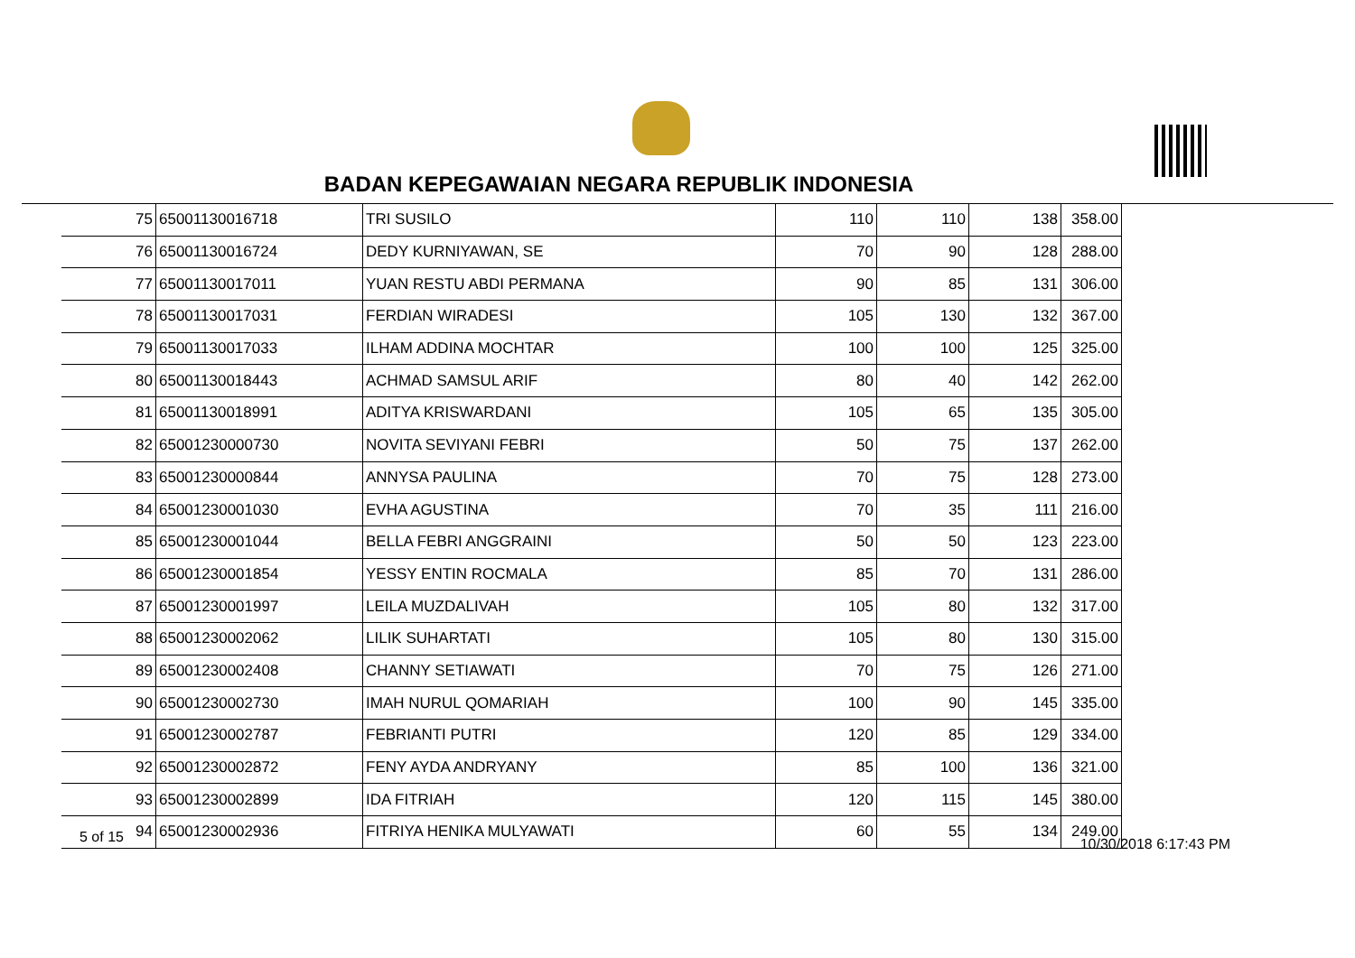BADAN KEPEGAWAIAN NEGARA REPUBLIK INDONESIA
| 75 | 65001130016718 | TRI SUSILO | 110 | 110 | 138 | 358.00 |
| 76 | 65001130016724 | DEDY KURNIYAWAN, SE | 70 | 90 | 128 | 288.00 |
| 77 | 65001130017011 | YUAN RESTU ABDI PERMANA | 90 | 85 | 131 | 306.00 |
| 78 | 65001130017031 | FERDIAN WIRADESI | 105 | 130 | 132 | 367.00 |
| 79 | 65001130017033 | ILHAM ADDINA MOCHTAR | 100 | 100 | 125 | 325.00 |
| 80 | 65001130018443 | ACHMAD SAMSUL ARIF | 80 | 40 | 142 | 262.00 |
| 81 | 65001130018991 | ADITYA KRISWARDANI | 105 | 65 | 135 | 305.00 |
| 82 | 65001230000730 | NOVITA SEVIYANI FEBRI | 50 | 75 | 137 | 262.00 |
| 83 | 65001230000844 | ANNYSA PAULINA | 70 | 75 | 128 | 273.00 |
| 84 | 65001230001030 | EVHA AGUSTINA | 70 | 35 | 111 | 216.00 |
| 85 | 65001230001044 | BELLA FEBRI ANGGRAINI | 50 | 50 | 123 | 223.00 |
| 86 | 65001230001854 | YESSY ENTIN ROCMALA | 85 | 70 | 131 | 286.00 |
| 87 | 65001230001997 | LEILA MUZDALIVAH | 105 | 80 | 132 | 317.00 |
| 88 | 65001230002062 | LILIK SUHARTATI | 105 | 80 | 130 | 315.00 |
| 89 | 65001230002408 | CHANNY SETIAWATI | 70 | 75 | 126 | 271.00 |
| 90 | 65001230002730 | IMAH NURUL QOMARIAH | 100 | 90 | 145 | 335.00 |
| 91 | 65001230002787 | FEBRIANTI PUTRI | 120 | 85 | 129 | 334.00 |
| 92 | 65001230002872 | FENY AYDA ANDRYANY | 85 | 100 | 136 | 321.00 |
| 93 | 65001230002899 | IDA FITRIAH | 120 | 115 | 145 | 380.00 |
| 94 | 65001230002936 | FITRIYA HENIKA MULYAWATI | 60 | 55 | 134 | 249.00 |
5 of 15 10/30/2018 6:17:43 PM